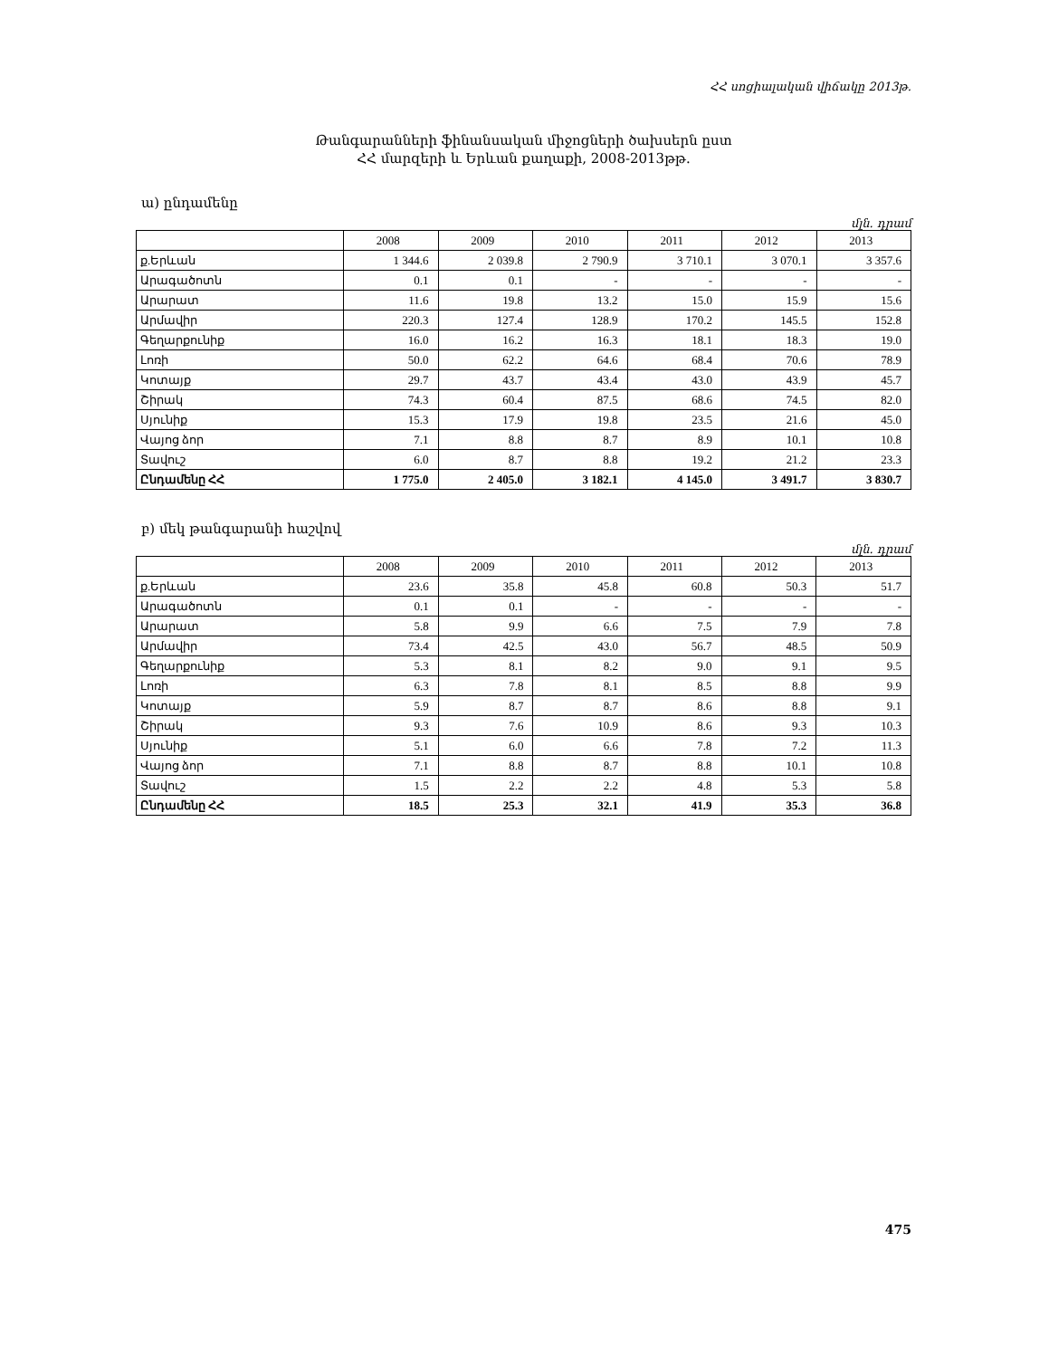ՀՀ սոցիալական վիճակը 2013թ.
Թանգարանների ֆինանսական միջոցների ծախսերն ըստ
ՀՀ մարզերի և Երևան քաղաքի, 2008-2013թթ.
ա) ընդամենը
մլն. դրամ
| | 2008 | 2009 | 2010 | 2011 | 2012 | 2013 |
| --- | --- | --- | --- | --- | --- | --- |
| ք.Երևան | 1 344.6 | 2 039.8 | 2 790.9 | 3 710.1 | 3 070.1 | 3 357.6 |
| Արագածոտն | 0.1 | 0.1 | - | - | - | - |
| Արարատ | 11.6 | 19.8 | 13.2 | 15.0 | 15.9 | 15.6 |
| Արմավիր | 220.3 | 127.4 | 128.9 | 170.2 | 145.5 | 152.8 |
| Գեղարքունիք | 16.0 | 16.2 | 16.3 | 18.1 | 18.3 | 19.0 |
| Լոռի | 50.0 | 62.2 | 64.6 | 68.4 | 70.6 | 78.9 |
| Կոտայք | 29.7 | 43.7 | 43.4 | 43.0 | 43.9 | 45.7 |
| Շիրակ | 74.3 | 60.4 | 87.5 | 68.6 | 74.5 | 82.0 |
| Սյունիք | 15.3 | 17.9 | 19.8 | 23.5 | 21.6 | 45.0 |
| Վայոց ձոր | 7.1 | 8.8 | 8.7 | 8.9 | 10.1 | 10.8 |
| Տավուշ | 6.0 | 8.7 | 8.8 | 19.2 | 21.2 | 23.3 |
| Ընդամենը ՀՀ | 1 775.0 | 2 405.0 | 3 182.1 | 4 145.0 | 3 491.7 | 3 830.7 |
բ) մեկ թանգարանի հաշվով
մլն. դրամ
| | 2008 | 2009 | 2010 | 2011 | 2012 | 2013 |
| --- | --- | --- | --- | --- | --- | --- |
| ք.Երևան | 23.6 | 35.8 | 45.8 | 60.8 | 50.3 | 51.7 |
| Արագածոտն | 0.1 | 0.1 | - | - | - | - |
| Արարատ | 5.8 | 9.9 | 6.6 | 7.5 | 7.9 | 7.8 |
| Արմավիր | 73.4 | 42.5 | 43.0 | 56.7 | 48.5 | 50.9 |
| Գեղարքունիք | 5.3 | 8.1 | 8.2 | 9.0 | 9.1 | 9.5 |
| Լոռի | 6.3 | 7.8 | 8.1 | 8.5 | 8.8 | 9.9 |
| Կոտայք | 5.9 | 8.7 | 8.7 | 8.6 | 8.8 | 9.1 |
| Շիրակ | 9.3 | 7.6 | 10.9 | 8.6 | 9.3 | 10.3 |
| Սյունիք | 5.1 | 6.0 | 6.6 | 7.8 | 7.2 | 11.3 |
| Վայոց ձոր | 7.1 | 8.8 | 8.7 | 8.8 | 10.1 | 10.8 |
| Տավուշ | 1.5 | 2.2 | 2.2 | 4.8 | 5.3 | 5.8 |
| Ընդամենը ՀՀ | 18.5 | 25.3 | 32.1 | 41.9 | 35.3 | 36.8 |
475